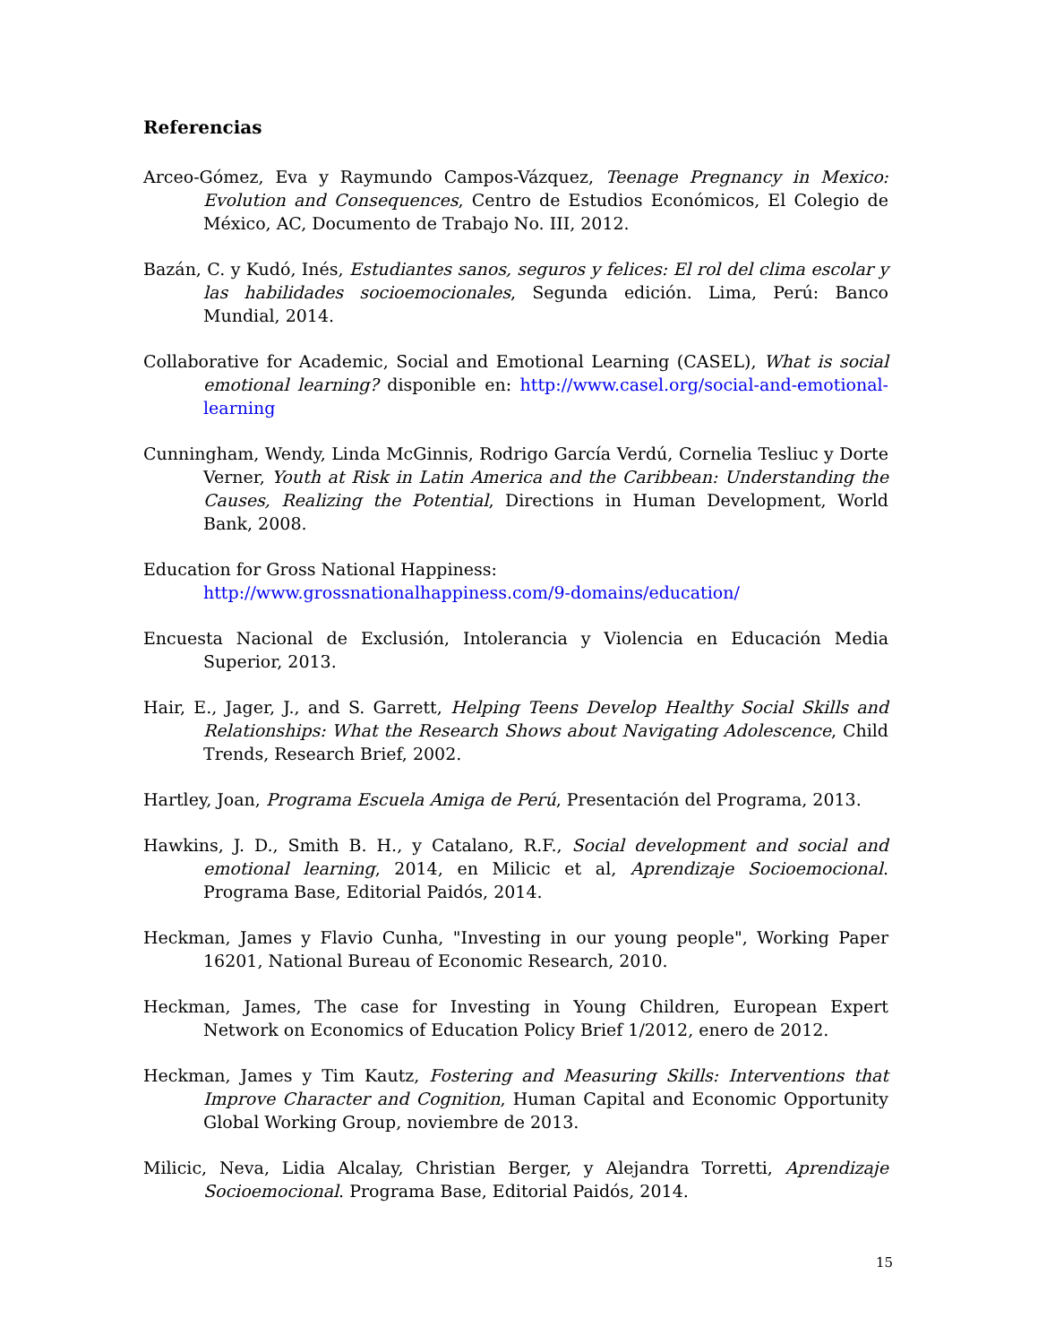Referencias
Arceo-Gómez, Eva y Raymundo Campos-Vázquez, Teenage Pregnancy in Mexico: Evolution and Consequences, Centro de Estudios Económicos, El Colegio de México, AC, Documento de Trabajo No. III, 2012.
Bazán, C. y Kudó, Inés, Estudiantes sanos, seguros y felices: El rol del clima escolar y las habilidades socioemocionales, Segunda edición. Lima, Perú: Banco Mundial, 2014.
Collaborative for Academic, Social and Emotional Learning (CASEL), What is social emotional learning? disponible en: http://www.casel.org/social-and-emotional-learning
Cunningham, Wendy, Linda McGinnis, Rodrigo García Verdú, Cornelia Tesliuc y Dorte Verner, Youth at Risk in Latin America and the Caribbean: Understanding the Causes, Realizing the Potential, Directions in Human Development, World Bank, 2008.
Education for Gross National Happiness:
http://www.grossnationalhappiness.com/9-domains/education/
Encuesta Nacional de Exclusión, Intolerancia y Violencia en Educación Media Superior, 2013.
Hair, E., Jager, J., and S. Garrett, Helping Teens Develop Healthy Social Skills and Relationships: What the Research Shows about Navigating Adolescence, Child Trends, Research Brief, 2002.
Hartley, Joan, Programa Escuela Amiga de Perú, Presentación del Programa, 2013.
Hawkins, J. D., Smith B. H., y Catalano, R.F., Social development and social and emotional learning, 2014, en Milicic et al, Aprendizaje Socioemocional. Programa Base, Editorial Paidós, 2014.
Heckman, James y Flavio Cunha, "Investing in our young people", Working Paper 16201, National Bureau of Economic Research, 2010.
Heckman, James, The case for Investing in Young Children, European Expert Network on Economics of Education Policy Brief 1/2012, enero de 2012.
Heckman, James y Tim Kautz, Fostering and Measuring Skills: Interventions that Improve Character and Cognition, Human Capital and Economic Opportunity Global Working Group, noviembre de 2013.
Milicic, Neva, Lidia Alcalay, Christian Berger, y Alejandra Torretti, Aprendizaje Socioemocional. Programa Base, Editorial Paidós, 2014.
15